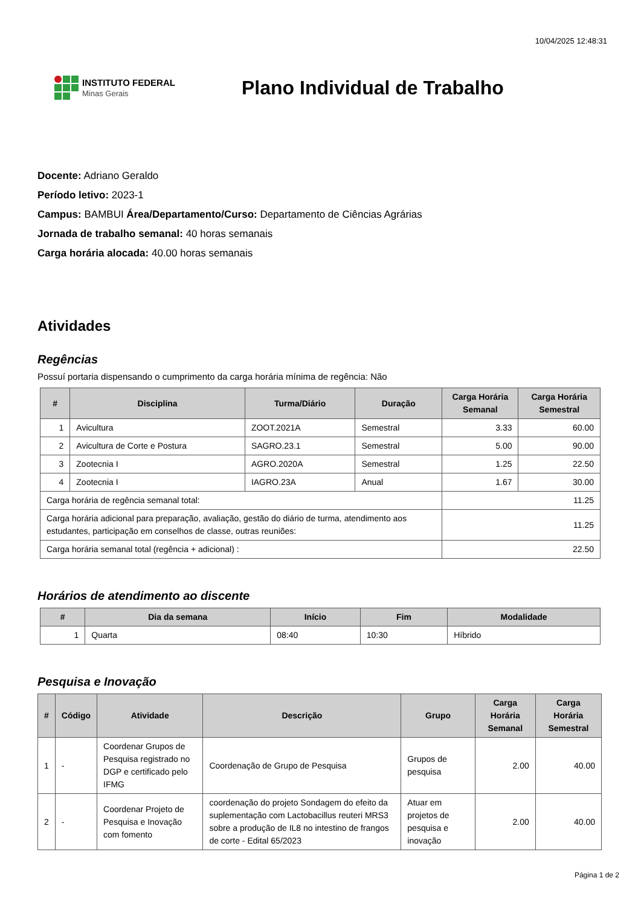10/04/2025 12:48:31
INSTITUTO FEDERAL
Minas Gerais
Plano Individual de Trabalho
Docente: Adriano Geraldo
Período letivo: 2023-1
Campus: BAMBUI Área/Departamento/Curso: Departamento de Ciências Agrárias
Jornada de trabalho semanal: 40 horas semanais
Carga horária alocada: 40.00 horas semanais
Atividades
Regências
Possuí portaria dispensando o cumprimento da carga horária mínima de regência: Não
| # | Disciplina | Turma/Diário | Duração | Carga Horária Semanal | Carga Horária Semestral |
| --- | --- | --- | --- | --- | --- |
| 1 | Avicultura | ZOOT.2021A | Semestral | 3.33 | 60.00 |
| 2 | Avicultura de Corte e Postura | SAGRO.23.1 | Semestral | 5.00 | 90.00 |
| 3 | Zootecnia I | AGRO.2020A | Semestral | 1.25 | 22.50 |
| 4 | Zootecnia I | IAGRO.23A | Anual | 1.67 | 30.00 |
| Carga horária de regência semanal total: | | | | 11.25 | |
| Carga horária adicional para preparação, avaliação, gestão do diário de turma, atendimento aos estudantes, participação em conselhos de classe, outras reuniões: | | | | 11.25 | |
| Carga horária semanal total (regência + adicional) : | | | | 22.50 | |
Horários de atendimento ao discente
| # | Dia da semana | Início | Fim | Modalidade |
| --- | --- | --- | --- | --- |
| 1 | Quarta | 08:40 | 10:30 | Híbrido |
Pesquisa e Inovação
| # | Código | Atividade | Descrição | Grupo | Carga Horária Semanal | Carga Horária Semestral |
| --- | --- | --- | --- | --- | --- | --- |
| 1 | - | Coordenar Grupos de Pesquisa registrado no DGP e certificado pelo IFMG | Coordenação de Grupo de Pesquisa | Grupos de pesquisa | 2.00 | 40.00 |
| 2 | - | Coordenar Projeto de Pesquisa e Inovação com fomento | coordenação do projeto Sondagem do efeito da suplementação com Lactobacillus reuteri MRS3 sobre a produção de IL8 no intestino de frangos de corte - Edital 65/2023 | Atuar em projetos de pesquisa e inovação | 2.00 | 40.00 |
Página 1 de 2